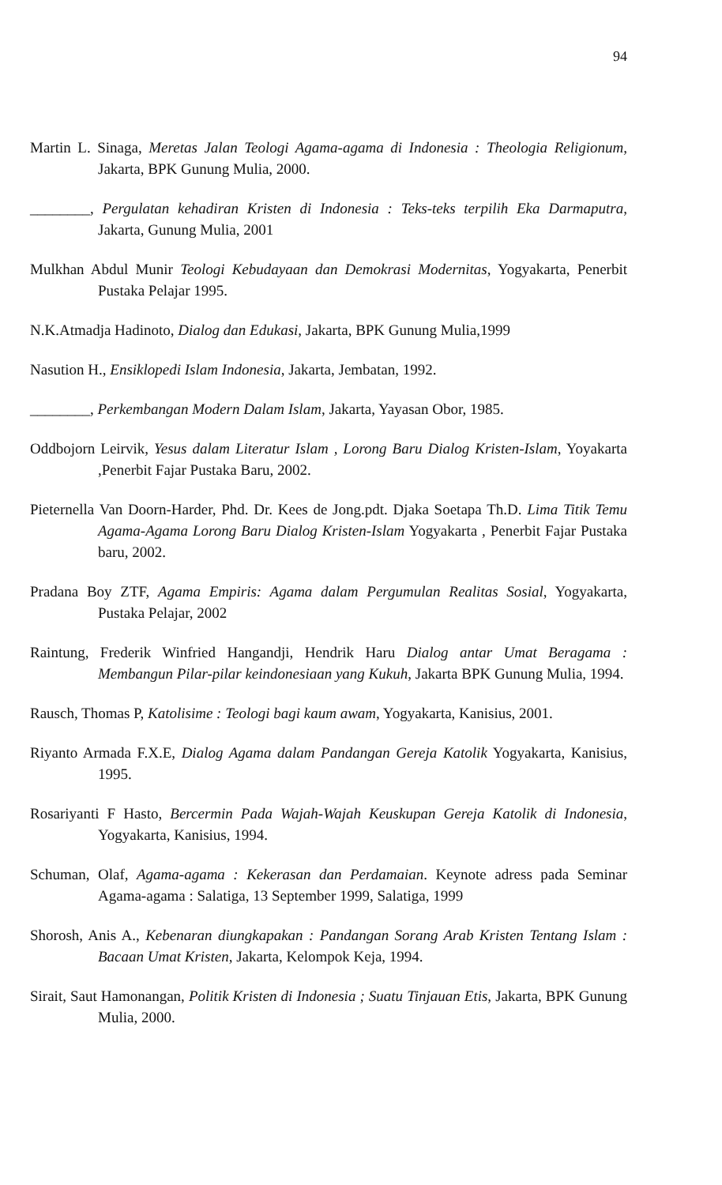94
Martin L. Sinaga, Meretas Jalan Teologi Agama-agama di Indonesia : Theologia Religionum, Jakarta, BPK Gunung Mulia, 2000.
________, Pergulatan kehadiran Kristen di Indonesia : Teks-teks terpilih Eka Darmaputra, Jakarta, Gunung Mulia, 2001
Mulkhan Abdul Munir Teologi Kebudayaan dan Demokrasi Modernitas, Yogyakarta, Penerbit Pustaka Pelajar 1995.
N.K.Atmadja Hadinoto, Dialog dan Edukasi, Jakarta, BPK Gunung Mulia,1999
Nasution H., Ensiklopedi Islam Indonesia, Jakarta, Jembatan, 1992.
________, Perkembangan Modern Dalam Islam, Jakarta, Yayasan Obor, 1985.
Oddbojorn Leirvik, Yesus dalam Literatur Islam , Lorong Baru Dialog Kristen-Islam, Yoyakarta ,Penerbit Fajar Pustaka Baru, 2002.
Pieternella Van Doorn-Harder, Phd. Dr. Kees de Jong.pdt. Djaka Soetapa Th.D. Lima Titik Temu Agama-Agama Lorong Baru Dialog Kristen-Islam Yogyakarta , Penerbit Fajar Pustaka baru, 2002.
Pradana Boy ZTF, Agama Empiris: Agama dalam Pergumulan Realitas Sosial, Yogyakarta, Pustaka Pelajar, 2002
Raintung, Frederik Winfried Hangandji, Hendrik Haru Dialog antar Umat Beragama : Membangun Pilar-pilar keindonesiaan yang Kukuh, Jakarta BPK Gunung Mulia, 1994.
Rausch, Thomas P, Katolisime : Teologi bagi kaum awam, Yogyakarta, Kanisius, 2001.
Riyanto Armada F.X.E, Dialog Agama dalam Pandangan Gereja Katolik Yogyakarta, Kanisius, 1995.
Rosariyanti F Hasto, Bercermin Pada Wajah-Wajah Keuskupan Gereja Katolik di Indonesia, Yogyakarta, Kanisius, 1994.
Schuman, Olaf, Agama-agama : Kekerasan dan Perdamaian. Keynote adress pada Seminar Agama-agama : Salatiga, 13 September 1999, Salatiga, 1999
Shorosh, Anis A., Kebenaran diungkapakan : Pandangan Sorang Arab Kristen Tentang Islam : Bacaan Umat Kristen, Jakarta, Kelompok Keja, 1994.
Sirait, Saut Hamonangan, Politik Kristen di Indonesia ; Suatu Tinjauan Etis, Jakarta, BPK Gunung Mulia, 2000.